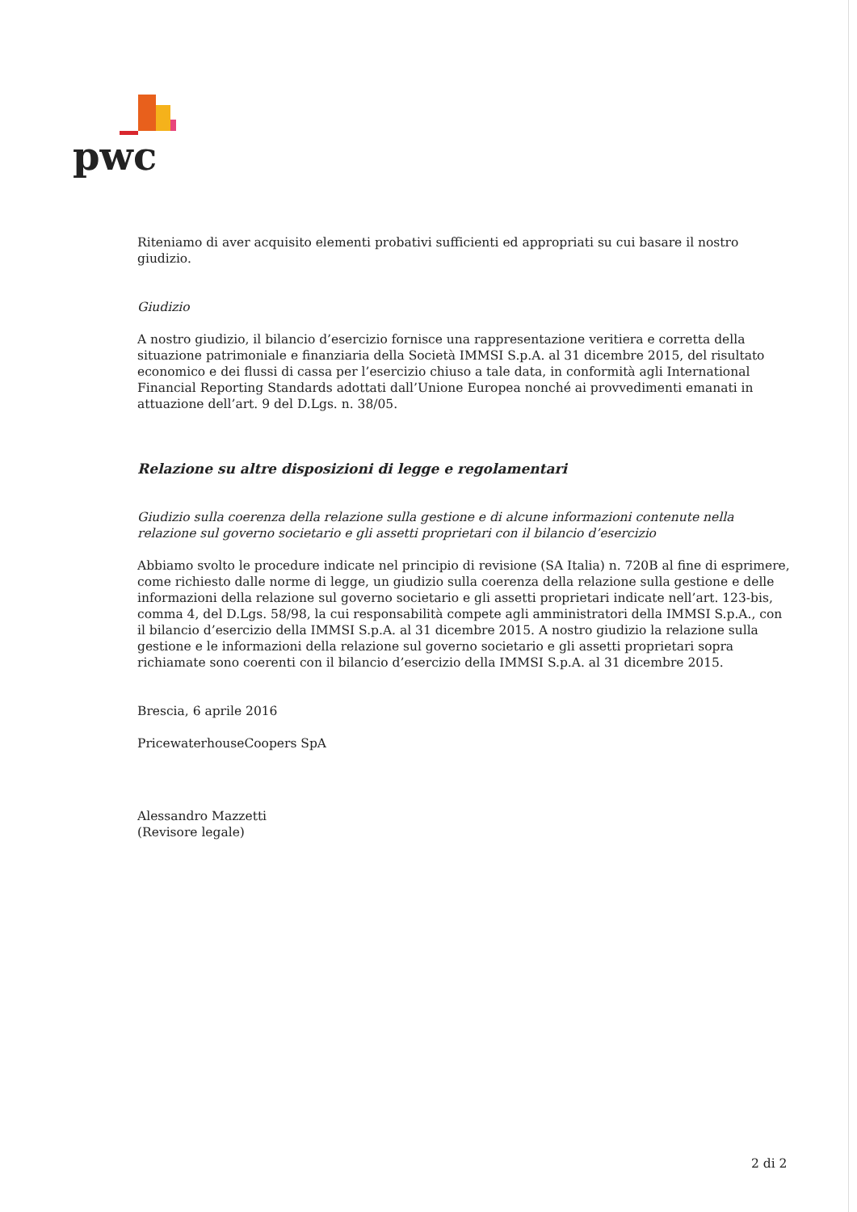pwc
Riteniamo di aver acquisito elementi probativi sufficienti ed appropriati su cui basare il nostro giudizio.
Giudizio
A nostro giudizio, il bilancio d’esercizio fornisce una rappresentazione veritiera e corretta della situazione patrimoniale e finanziaria della Società IMMSI S.p.A. al 31 dicembre 2015, del risultato economico e dei flussi di cassa per l’esercizio chiuso a tale data, in conformità agli International Financial Reporting Standards adottati dall’Unione Europea nonché ai provvedimenti emanati in attuazione dell’art. 9 del D.Lgs. n. 38/05.
Relazione su altre disposizioni di legge e regolamentari
Giudizio sulla coerenza della relazione sulla gestione e di alcune informazioni contenute nella relazione sul governo societario e gli assetti proprietari con il bilancio d’esercizio
Abbiamo svolto le procedure indicate nel principio di revisione (SA Italia) n. 720B al fine di esprimere, come richiesto dalle norme di legge, un giudizio sulla coerenza della relazione sulla gestione e delle informazioni della relazione sul governo societario e gli assetti proprietari indicate nell’art. 123-bis, comma 4, del D.Lgs. 58/98, la cui responsabilità compete agli amministratori della IMMSI S.p.A., con il bilancio d’esercizio della IMMSI S.p.A. al 31 dicembre 2015. A nostro giudizio la relazione sulla gestione e le informazioni della relazione sul governo societario e gli assetti proprietari sopra richiamate sono coerenti con il bilancio d’esercizio della IMMSI S.p.A. al 31 dicembre 2015.
Brescia, 6 aprile 2016
PricewaterhouseCoopers SpA
Alessandro Mazzetti
(Revisore legale)
2 di 2